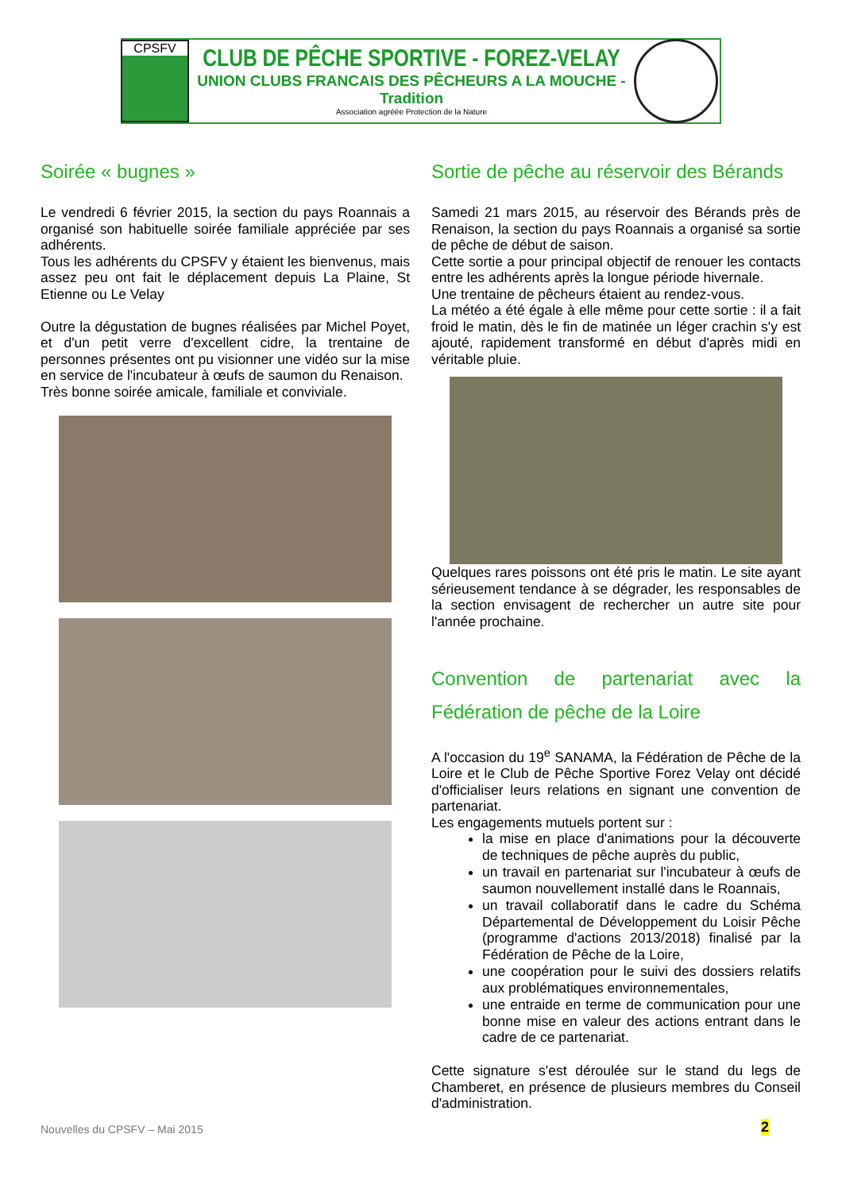CPSFV
CLUB DE PÊCHE SPORTIVE - FOREZ-VELAY
UNION CLUBS FRANCAIS DES PÊCHEURS A LA MOUCHE - Tradition
Association agréée Protection de la Nature
Soirée « bugnes »
Le vendredi 6 février 2015, la section du pays Roannais a organisé son habituelle soirée familiale appréciée par ses adhérents.
Tous les adhérents du CPSFV y étaient les bienvenus, mais assez peu ont fait le déplacement depuis La Plaine, St Etienne ou Le Velay
Outre la dégustation de bugnes réalisées par Michel Poyet, et d'un petit verre d'excellent cidre, la trentaine de personnes présentes ont pu visionner une vidéo sur la mise en service de l'incubateur à œufs de saumon du Renaison.
Très bonne soirée amicale, familiale et conviviale.
Sortie de pêche au réservoir des Bérands
Samedi 21 mars 2015, au réservoir des Bérands près de Renaison, la section du pays Roannais a organisé sa sortie de pêche de début de saison.
Cette sortie a pour principal objectif de renouer les contacts entre les adhérents après la longue période hivernale.
Une trentaine de pêcheurs étaient au rendez-vous.
La météo a été égale à elle même pour cette sortie : il a fait froid le matin, dès le fin de matinée un léger crachin s'y est ajouté, rapidement transformé en début d'après midi en véritable pluie.
Quelques rares poissons ont été pris le matin. Le site ayant sérieusement tendance à se dégrader, les responsables de la section envisagent de rechercher un autre site pour l'année prochaine.
Convention de partenariat avec la Fédération de pêche de la Loire
A l'occasion du 19<sup>e</sup> SANAMA, la Fédération de Pêche de la Loire et le Club de Pêche Sportive Forez Velay ont décidé d'officialiser leurs relations en signant une convention de partenariat.
Les engagements mutuels portent sur :
la mise en place d'animations pour la découverte de techniques de pêche auprès du public,
un travail en partenariat sur l'incubateur à œufs de saumon nouvellement installé dans le Roannais,
un travail collaboratif dans le cadre du Schéma Départemental de Développement du Loisir Pêche (programme d'actions 2013/2018) finalisé par la Fédération de Pêche de la Loire,
une coopération pour le suivi des dossiers relatifs aux problématiques environnementales,
une entraide en terme de communication pour une bonne mise en valeur des actions entrant dans le cadre de ce partenariat.
Cette signature s'est déroulée sur le stand du legs de Chamberet, en présence de plusieurs membres du Conseil d'administration.
Nouvelles du CPSFV – Mai 2015 2